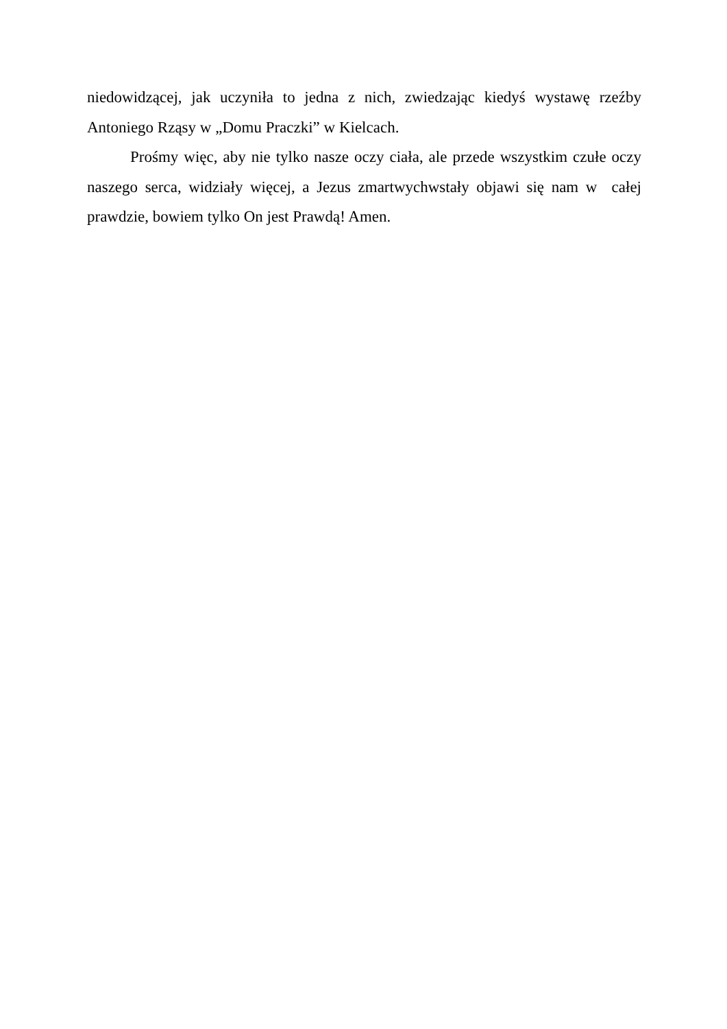niedowidzącej, jak uczyniła to jedna z nich, zwiedzając kiedyś wystawę rzeźby Antoniego Rząsy w „Domu Praczki” w Kielcach.
Prośmy więc, aby nie tylko nasze oczy ciała, ale przede wszystkim czułe oczy naszego serca, widziały więcej, a Jezus zmartwychwstały objawi się nam w całej prawdzie, bowiem tylko On jest Prawdą! Amen.